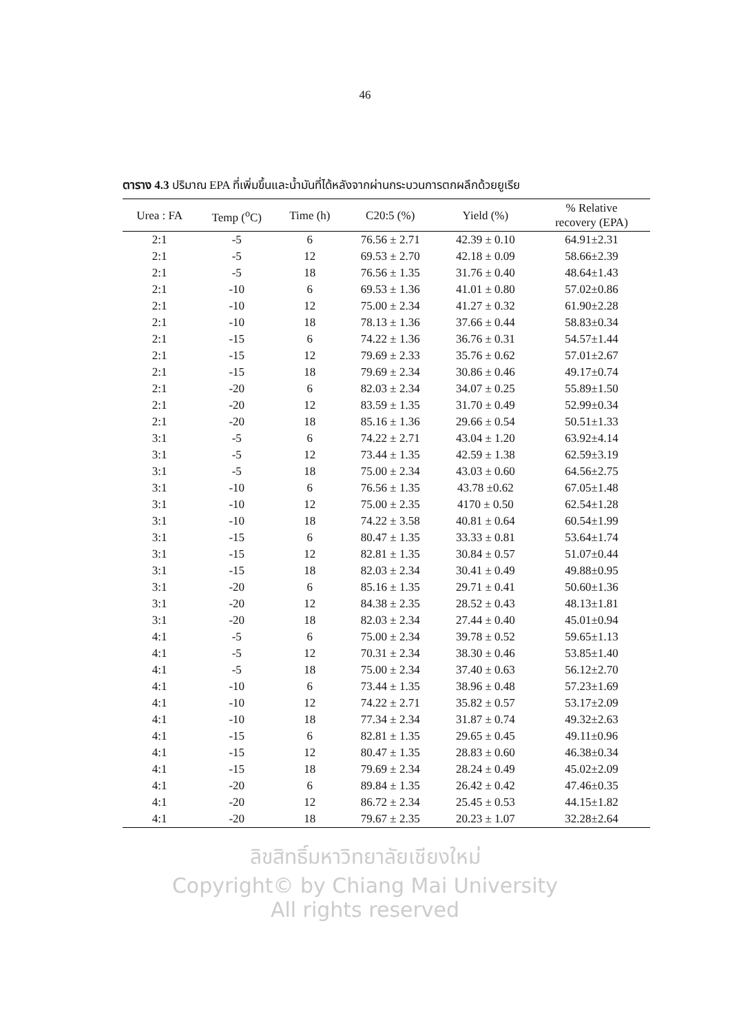46
ตาราง 4.3 ปริมาณ EPA ที่เพิ่มขึ้นและน้ำมันที่ได้หลังจากผ่านกระบวนการตกผลึกด้วยยูเรีย
| Urea : FA | Temp (<sup>o</sup>C) | Time (h) | C20:5 (%) | Yield (%) | % Relative recovery (EPA) |
| --- | --- | --- | --- | --- | --- |
| 2:1 | -5 | 6 | 76.56 ± 2.71 | 42.39 ± 0.10 | 64.91±2.31 |
| 2:1 | -5 | 12 | 69.53 ± 2.70 | 42.18 ± 0.09 | 58.66±2.39 |
| 2:1 | -5 | 18 | 76.56 ± 1.35 | 31.76 ± 0.40 | 48.64±1.43 |
| 2:1 | -10 | 6 | 69.53 ± 1.36 | 41.01 ± 0.80 | 57.02±0.86 |
| 2:1 | -10 | 12 | 75.00 ± 2.34 | 41.27 ± 0.32 | 61.90±2.28 |
| 2:1 | -10 | 18 | 78.13 ± 1.36 | 37.66 ± 0.44 | 58.83±0.34 |
| 2:1 | -15 | 6 | 74.22 ± 1.36 | 36.76 ± 0.31 | 54.57±1.44 |
| 2:1 | -15 | 12 | 79.69 ± 2.33 | 35.76 ± 0.62 | 57.01±2.67 |
| 2:1 | -15 | 18 | 79.69 ± 2.34 | 30.86 ± 0.46 | 49.17±0.74 |
| 2:1 | -20 | 6 | 82.03 ± 2.34 | 34.07 ± 0.25 | 55.89±1.50 |
| 2:1 | -20 | 12 | 83.59 ± 1.35 | 31.70 ± 0.49 | 52.99±0.34 |
| 2:1 | -20 | 18 | 85.16 ± 1.36 | 29.66 ± 0.54 | 50.51±1.33 |
| 3:1 | -5 | 6 | 74.22 ± 2.71 | 43.04 ± 1.20 | 63.92±4.14 |
| 3:1 | -5 | 12 | 73.44 ± 1.35 | 42.59 ± 1.38 | 62.59±3.19 |
| 3:1 | -5 | 18 | 75.00 ± 2.34 | 43.03 ± 0.60 | 64.56±2.75 |
| 3:1 | -10 | 6 | 76.56 ± 1.35 | 43.78 ±0.62 | 67.05±1.48 |
| 3:1 | -10 | 12 | 75.00 ± 2.35 | 4170 ± 0.50 | 62.54±1.28 |
| 3:1 | -10 | 18 | 74.22 ± 3.58 | 40.81 ± 0.64 | 60.54±1.99 |
| 3:1 | -15 | 6 | 80.47 ± 1.35 | 33.33 ± 0.81 | 53.64±1.74 |
| 3:1 | -15 | 12 | 82.81 ± 1.35 | 30.84 ± 0.57 | 51.07±0.44 |
| 3:1 | -15 | 18 | 82.03 ± 2.34 | 30.41 ± 0.49 | 49.88±0.95 |
| 3:1 | -20 | 6 | 85.16 ± 1.35 | 29.71 ± 0.41 | 50.60±1.36 |
| 3:1 | -20 | 12 | 84.38 ± 2.35 | 28.52 ± 0.43 | 48.13±1.81 |
| 3:1 | -20 | 18 | 82.03 ± 2.34 | 27.44 ± 0.40 | 45.01±0.94 |
| 4:1 | -5 | 6 | 75.00 ± 2.34 | 39.78 ± 0.52 | 59.65±1.13 |
| 4:1 | -5 | 12 | 70.31 ± 2.34 | 38.30 ± 0.46 | 53.85±1.40 |
| 4:1 | -5 | 18 | 75.00 ± 2.34 | 37.40 ± 0.63 | 56.12±2.70 |
| 4:1 | -10 | 6 | 73.44 ± 1.35 | 38.96 ± 0.48 | 57.23±1.69 |
| 4:1 | -10 | 12 | 74.22 ± 2.71 | 35.82 ± 0.57 | 53.17±2.09 |
| 4:1 | -10 | 18 | 77.34 ± 2.34 | 31.87 ± 0.74 | 49.32±2.63 |
| 4:1 | -15 | 6 | 82.81 ± 1.35 | 29.65 ± 0.45 | 49.11±0.96 |
| 4:1 | -15 | 12 | 80.47 ± 1.35 | 28.83 ± 0.60 | 46.38±0.34 |
| 4:1 | -15 | 18 | 79.69 ± 2.34 | 28.24 ± 0.49 | 45.02±2.09 |
| 4:1 | -20 | 6 | 89.84 ± 1.35 | 26.42 ± 0.42 | 47.46±0.35 |
| 4:1 | -20 | 12 | 86.72 ± 2.34 | 25.45 ± 0.53 | 44.15±1.82 |
| 4:1 | -20 | 18 | 79.67 ± 2.35 | 20.23 ± 1.07 | 32.28±2.64 |
ลิขสิทธิ์มหาวิทยาลัยเชียงใหม่
Copyright© by Chiang Mai University
All rights reserved